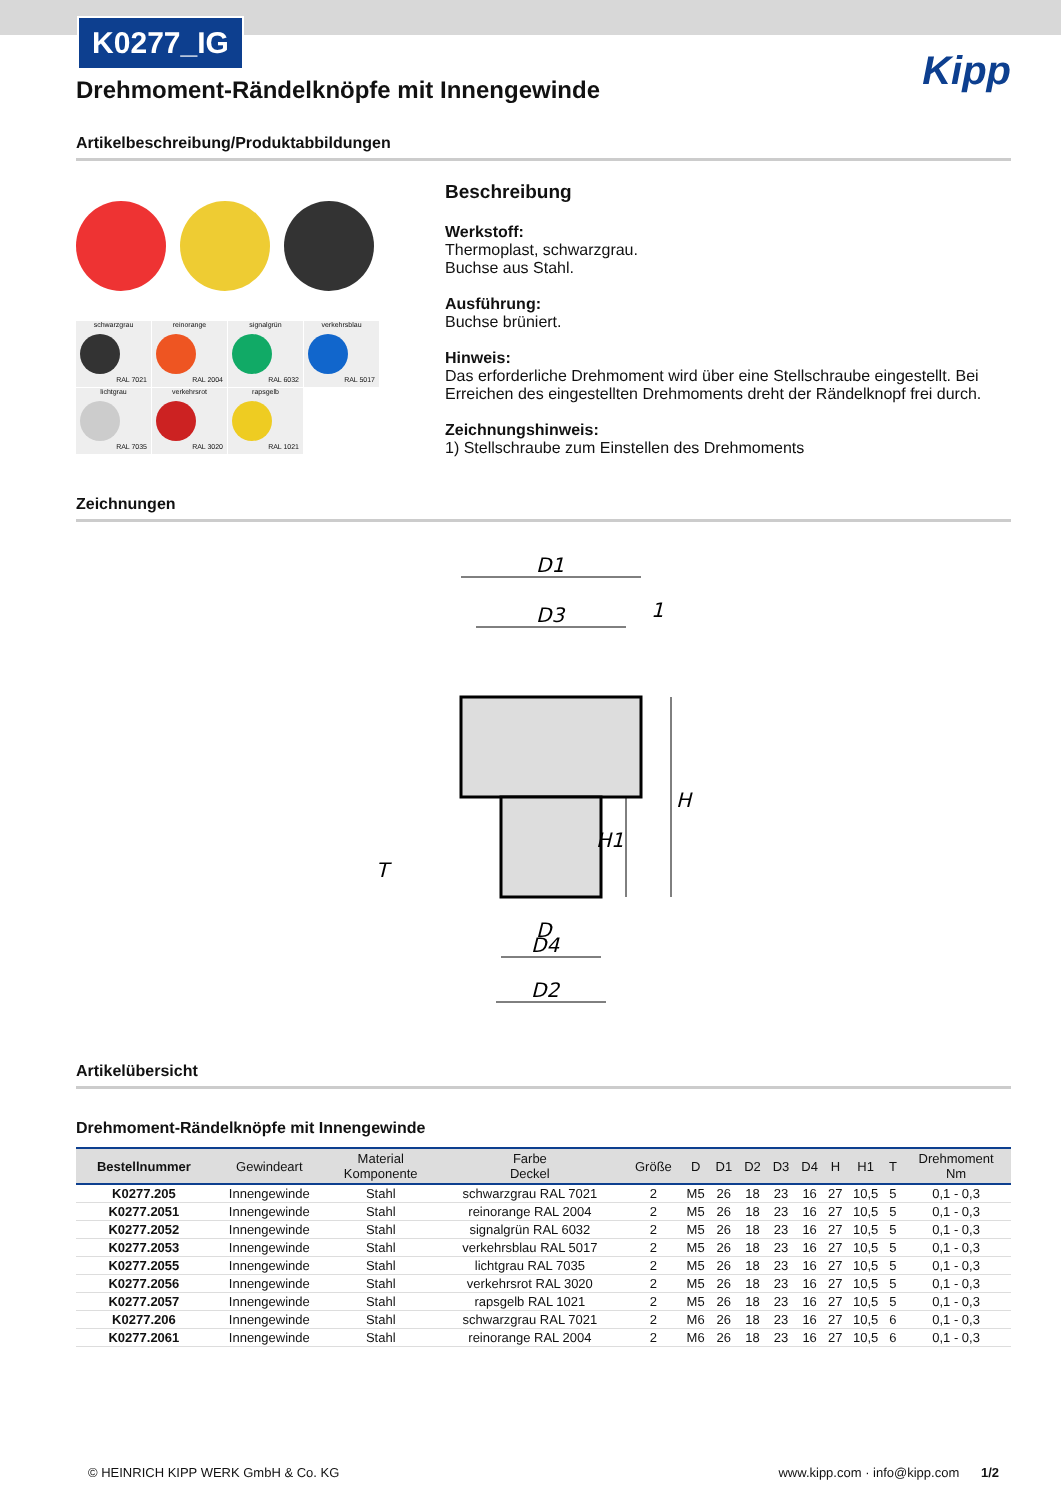K0277_IG
Kipp
Drehmoment-Rändelknöpfe mit Innengewinde
Artikelbeschreibung/Produktabbildungen
schwarzgrau
RAL 7021
reinorange
RAL 2004
signalgrün
RAL 6032
verkehrsblau
RAL 5017
lichtgrau
RAL 7035
verkehrsrot
RAL 3020
rapsgelb
RAL 1021
Beschreibung
Werkstoff:
Thermoplast, schwarzgrau.
Buchse aus Stahl.
Ausführung:
Buchse brüniert.
Hinweis:
Das erforderliche Drehmoment wird über eine Stellschraube eingestellt. Bei Erreichen des eingestellten Drehmoments dreht der Rändelknopf frei durch.
Zeichnungshinweis:
1) Stellschraube zum Einstellen des Drehmoments
Zeichnungen
D1
D3
1
H
H1
T
D
D4
D2
Artikelübersicht
Drehmoment-Rändelknöpfe mit Innengewinde
| Bestellnummer | Gewindeart | Material Komponente | Farbe Deckel | Größe | D | D1 | D2 | D3 | D4 | H | H1 | T | Drehmoment Nm |
| --- | --- | --- | --- | --- | --- | --- | --- | --- | --- | --- | --- | --- | --- |
| K0277.205 | Innengewinde | Stahl | schwarzgrau RAL 7021 | 2 | M5 | 26 | 18 | 23 | 16 | 27 | 10,5 | 5 | 0,1 - 0,3 |
| K0277.2051 | Innengewinde | Stahl | reinorange RAL 2004 | 2 | M5 | 26 | 18 | 23 | 16 | 27 | 10,5 | 5 | 0,1 - 0,3 |
| K0277.2052 | Innengewinde | Stahl | signalgrün RAL 6032 | 2 | M5 | 26 | 18 | 23 | 16 | 27 | 10,5 | 5 | 0,1 - 0,3 |
| K0277.2053 | Innengewinde | Stahl | verkehrsblau RAL 5017 | 2 | M5 | 26 | 18 | 23 | 16 | 27 | 10,5 | 5 | 0,1 - 0,3 |
| K0277.2055 | Innengewinde | Stahl | lichtgrau RAL 7035 | 2 | M5 | 26 | 18 | 23 | 16 | 27 | 10,5 | 5 | 0,1 - 0,3 |
| K0277.2056 | Innengewinde | Stahl | verkehrsrot RAL 3020 | 2 | M5 | 26 | 18 | 23 | 16 | 27 | 10,5 | 5 | 0,1 - 0,3 |
| K0277.2057 | Innengewinde | Stahl | rapsgelb RAL 1021 | 2 | M5 | 26 | 18 | 23 | 16 | 27 | 10,5 | 5 | 0,1 - 0,3 |
| K0277.206 | Innengewinde | Stahl | schwarzgrau RAL 7021 | 2 | M6 | 26 | 18 | 23 | 16 | 27 | 10,5 | 6 | 0,1 - 0,3 |
| K0277.2061 | Innengewinde | Stahl | reinorange RAL 2004 | 2 | M6 | 26 | 18 | 23 | 16 | 27 | 10,5 | 6 | 0,1 - 0,3 |
© HEINRICH KIPP WERK GmbH & Co. KG www.kipp.com · info@kipp.com 1/2